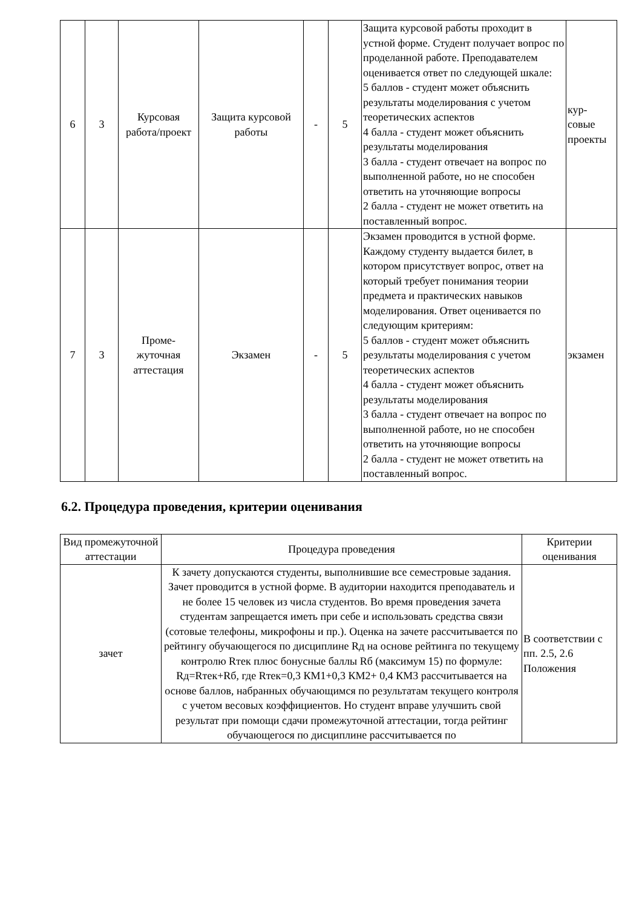| 6 | 3 | Курсовая работа/проект | Защита курсовой работы | - | 5 | Защита курсовой работы проходит в устной форме. Студент получает вопрос по проделанной работе. Преподавателем оценивается ответ по следующей шкале: 5 баллов - студент может объяснить результаты моделирования с учетом теоретических аспектов 4 балла - студент может объяснить результаты моделирования 3 балла - студент отвечает на вопрос по выполненной работе, но не способен ответить на уточняющие вопросы 2 балла - студент не может ответить на поставленный вопрос. | кур- совые проекты |
| 7 | 3 | Проме- жуточная аттестация | Экзамен | - | 5 | Экзамен проводится в устной форме. Каждому студенту выдается билет, в котором присутствует вопрос, ответ на который требует понимания теории предмета и практических навыков моделирования. Ответ оценивается по следующим критериям: 5 баллов - студент может объяснить результаты моделирования с учетом теоретических аспектов 4 балла - студент может объяснить результаты моделирования 3 балла - студент отвечает на вопрос по выполненной работе, но не способен ответить на уточняющие вопросы 2 балла - студент не может ответить на поставленный вопрос. | экзамен |
6.2. Процедура проведения, критерии оценивания
| Вид промежуточной аттестации | Процедура проведения | Критерии оценивания |
| --- | --- | --- |
| зачет | К зачету допускаются студенты, выполнившие все семестровые задания. Зачет проводится в устной форме. В аудитории находится преподаватель и не более 15 человек из числа студентов. Во время проведения зачета студентам запрещается иметь при себе и использовать средства связи (сотовые телефоны, микрофоны и пр.). Оценка на зачете рассчитывается по рейтингу обучающегося по дисциплине Rд на основе рейтинга по текущему контролю Rтек плюс бонусные баллы Rб (максимум 15) по формуле: Rд=Rтек+Rб, где Rтек=0,3 КМ1+0,3 КМ2+ 0,4 КМ3 рассчитывается на основе баллов, набранных обучающимся по результатам текущего контроля с учетом весовых коэффициентов. Но студент вправе улучшить свой результат при помощи сдачи промежуточной аттестации, тогда рейтинг обучающегося по дисциплине рассчитывается по | В соответствии с пп. 2.5, 2.6 Положения |